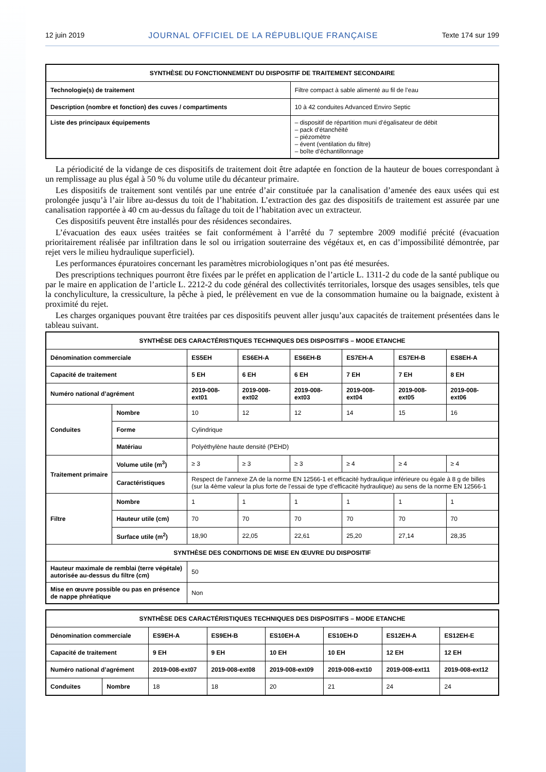12 juin 2019 JOURNAL OFFICIEL DE LA RÉPUBLIQUE FRANÇAISE Texte 174 sur 199
| SYNTHÈSE DU FONCTIONNEMENT DU DISPOSITIF DE TRAITEMENT SECONDAIRE | |
| --- | --- |
| Technologie(s) de traitement | Filtre compact à sable alimenté au fil de l’eau |
| Description (nombre et fonction) des cuves / compartiments | 10 à 42 conduites Advanced Enviro Septic |
| Liste des principaux équipements | – dispositif de répartition muni d’égalisateur de débit – pack d’étanchéité – piézomètre – évent (ventilation du filtre) – boîte d’échantillonnage |
La périodicité de la vidange de ces dispositifs de traitement doit être adaptée en fonction de la hauteur de boues correspondant à un remplissage au plus égal à 50 % du volume utile du décanteur primaire.
Les dispositifs de traitement sont ventilés par une entrée d’air constituée par la canalisation d’amenée des eaux usées qui est prolongée jusqu’à l’air libre au-dessus du toit de l’habitation. L’extraction des gaz des dispositifs de traitement est assurée par une canalisation rapportée à 40 cm au-dessus du faîtage du toit de l’habitation avec un extracteur.
Ces dispositifs peuvent être installés pour des résidences secondaires.
L’évacuation des eaux usées traitées se fait conformément à l’arrêté du 7 septembre 2009 modifié précité (évacuation prioritairement réalisée par infiltration dans le sol ou irrigation souterraine des végétaux et, en cas d’impossibilité démontrée, par rejet vers le milieu hydraulique superficiel).
Les performances épuratoires concernant les paramètres microbiologiques n’ont pas été mesurées.
Des prescriptions techniques pourront être fixées par le préfet en application de l’article L. 1311-2 du code de la santé publique ou par le maire en application de l’article L. 2212-2 du code général des collectivités territoriales, lorsque des usages sensibles, tels que la conchyliculture, la cressiculture, la pêche à pied, le prélèvement en vue de la consommation humaine ou la baignade, existent à proximité du rejet.
Les charges organiques pouvant être traitées par ces dispositifs peuvent aller jusqu’aux capacités de traitement présentées dans le tableau suivant.
| SYNTHÈSE DES CARACTÉRISTIQUES TECHNIQUES DES DISPOSITIFS – MODE ETANCHE | | | | | | | |
| --- | --- | --- | --- | --- | --- | --- | --- |
| Dénomination commerciale | | ES5EH | ES6EH-A | ES6EH-B | ES7EH-A | ES7EH-B | ES8EH-A |
| Capacité de traitement | | 5 EH | 6 EH | 6 EH | 7 EH | 7 EH | 8 EH |
| Numéro national d’agrément | | 2019-008-ext01 | 2019-008-ext02 | 2019-008-ext03 | 2019-008-ext04 | 2019-008-ext05 | 2019-008-ext06 |
| Conduites | Nombre | 10 | 12 | 12 | 14 | 15 | 16 |
| | Forme | Cylindrique | | | | | |
| | Matériau | Polyéthylène haute densité (PEHD) | | | | | |
| Traitement primaire | Volume utile (m<sup>3</sup>) | ≥ 3 | ≥ 3 | ≥ 3 | ≥ 4 | ≥ 4 | ≥ 4 |
| | Caractéristiques | Respect de l’annexe ZA de la norme EN 12566-1 et efficacité hydraulique inférieure ou égale à 8 g de billes (sur la 4ème valeur la plus forte de l’essai de type d’efficacité hydraulique) au sens de la norme EN 12566-1 | | | | | |
| Filtre | Nombre | 1 | 1 | 1 | 1 | 1 | 1 |
| | Hauteur utile (cm) | 70 | 70 | 70 | 70 | 70 | 70 |
| | Surface utile (m<sup>2</sup>) | 18,90 | 22,05 | 22,61 | 25,20 | 27,14 | 28,35 |
| SYNTHÈSE DES CONDITIONS DE MISE EN ŒUVRE DU DISPOSITIF | | | | | | | |
| Hauteur maximale de remblai (terre végétale) autorisée au-dessus du filtre (cm) | | 50 | | | | | |
| Mise en œuvre possible ou pas en présence de nappe phréatique | | Non | | | | | |
| SYNTHÈSE DES CARACTÉRISTIQUES TECHNIQUES DES DISPOSITIFS – MODE ETANCHE | | | | | | | |
| --- | --- | --- | --- | --- | --- | --- | --- |
| Dénomination commerciale | | ES9EH-A | ES9EH-B | ES10EH-A | ES10EH-D | ES12EH-A | ES12EH-E |
| Capacité de traitement | | 9 EH | 9 EH | 10 EH | 10 EH | 12 EH | 12 EH |
| Numéro national d’agrément | | 2019-008-ext07 | 2019-008-ext08 | 2019-008-ext09 | 2019-008-ext10 | 2019-008-ext11 | 2019-008-ext12 |
| Conduites | Nombre | 18 | 18 | 20 | 21 | 24 | 24 |